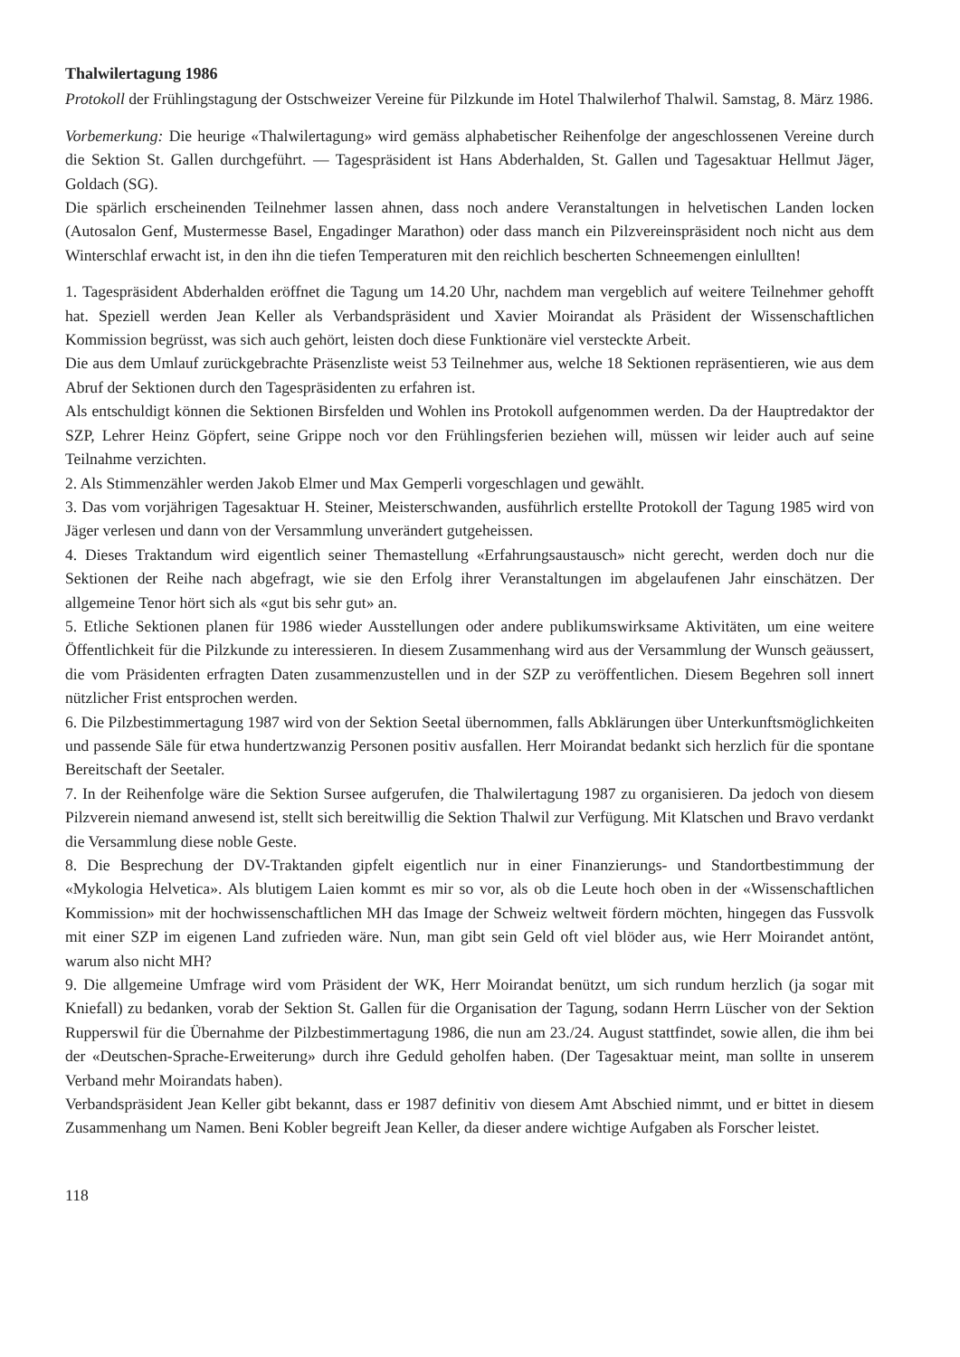Thalwilertagung 1986
Protokoll der Frühlingstagung der Ostschweizer Vereine für Pilzkunde im Hotel Thalwilerhof Thalwil. Samstag, 8. März 1986.
Vorbemerkung: Die heurige «Thalwilertagung» wird gemäss alphabetischer Reihenfolge der angeschlossenen Vereine durch die Sektion St. Gallen durchgeführt. — Tagespräsident ist Hans Abderhalden, St. Gallen und Tagesaktuar Hellmut Jäger, Goldach (SG).
Die spärlich erscheinenden Teilnehmer lassen ahnen, dass noch andere Veranstaltungen in helvetischen Landen locken (Autosalon Genf, Mustermesse Basel, Engadinger Marathon) oder dass manch ein Pilzvereinspräsident noch nicht aus dem Winterschlaf erwacht ist, in den ihn die tiefen Temperaturen mit den reichlich bescherten Schneemengen einlullten!
1. Tagespräsident Abderhalden eröffnet die Tagung um 14.20 Uhr, nachdem man vergeblich auf weitere Teilnehmer gehofft hat. Speziell werden Jean Keller als Verbandspräsident und Xavier Moirandat als Präsident der Wissenschaftlichen Kommission begrüsst, was sich auch gehört, leisten doch diese Funktionäre viel versteckte Arbeit.
Die aus dem Umlauf zurückgebrachte Präsenzliste weist 53 Teilnehmer aus, welche 18 Sektionen repräsentieren, wie aus dem Abruf der Sektionen durch den Tagespräsidenten zu erfahren ist.
Als entschuldigt können die Sektionen Birsfelden und Wohlen ins Protokoll aufgenommen werden. Da der Hauptredaktor der SZP, Lehrer Heinz Göpfert, seine Grippe noch vor den Frühlingsferien beziehen will, müssen wir leider auch auf seine Teilnahme verzichten.
2. Als Stimmenzähler werden Jakob Elmer und Max Gemperli vorgeschlagen und gewählt.
3. Das vom vorjährigen Tagesaktuar H. Steiner, Meisterschwanden, ausführlich erstellte Protokoll der Tagung 1985 wird von Jäger verlesen und dann von der Versammlung unverändert gutgeheissen.
4. Dieses Traktandum wird eigentlich seiner Themastellung «Erfahrungsaustausch» nicht gerecht, werden doch nur die Sektionen der Reihe nach abgefragt, wie sie den Erfolg ihrer Veranstaltungen im abgelaufenen Jahr einschätzen. Der allgemeine Tenor hört sich als «gut bis sehr gut» an.
5. Etliche Sektionen planen für 1986 wieder Ausstellungen oder andere publikumswirksame Aktivitäten, um eine weitere Öffentlichkeit für die Pilzkunde zu interessieren. In diesem Zusammenhang wird aus der Versammlung der Wunsch geäussert, die vom Präsidenten erfragten Daten zusammenzustellen und in der SZP zu veröffentlichen. Diesem Begehren soll innert nützlicher Frist entsprochen werden.
6. Die Pilzbestimmertagung 1987 wird von der Sektion Seetal übernommen, falls Abklärungen über Unterkunftsmöglichkeiten und passende Säle für etwa hundertzwanzig Personen positiv ausfallen. Herr Moirandat bedankt sich herzlich für die spontane Bereitschaft der Seetaler.
7. In der Reihenfolge wäre die Sektion Sursee aufgerufen, die Thalwilertagung 1987 zu organisieren. Da jedoch von diesem Pilzverein niemand anwesend ist, stellt sich bereitwillig die Sektion Thalwil zur Verfügung. Mit Klatschen und Bravo verdankt die Versammlung diese noble Geste.
8. Die Besprechung der DV-Traktanden gipfelt eigentlich nur in einer Finanzierungs- und Standortbestimmung der «Mykologia Helvetica». Als blutigem Laien kommt es mir so vor, als ob die Leute hoch oben in der «Wissenschaftlichen Kommission» mit der hochwissenschaftlichen MH das Image der Schweiz weltweit fördern möchten, hingegen das Fussvolk mit einer SZP im eigenen Land zufrieden wäre. Nun, man gibt sein Geld oft viel blöder aus, wie Herr Moirandet antönt, warum also nicht MH?
9. Die allgemeine Umfrage wird vom Präsident der WK, Herr Moirandat benützt, um sich rundum herzlich (ja sogar mit Kniefall) zu bedanken, vorab der Sektion St. Gallen für die Organisation der Tagung, sodann Herrn Lüscher von der Sektion Rupperswil für die Übernahme der Pilzbestimmertagung 1986, die nun am 23./24. August stattfindet, sowie allen, die ihm bei der «Deutschen-Sprache-Erweiterung» durch ihre Geduld geholfen haben. (Der Tagesaktuar meint, man sollte in unserem Verband mehr Moirandats haben).
Verbandspräsident Jean Keller gibt bekannt, dass er 1987 definitiv von diesem Amt Abschied nimmt, und er bittet in diesem Zusammenhang um Namen. Beni Kobler begreift Jean Keller, da dieser andere wichtige Aufgaben als Forscher leistet.
118